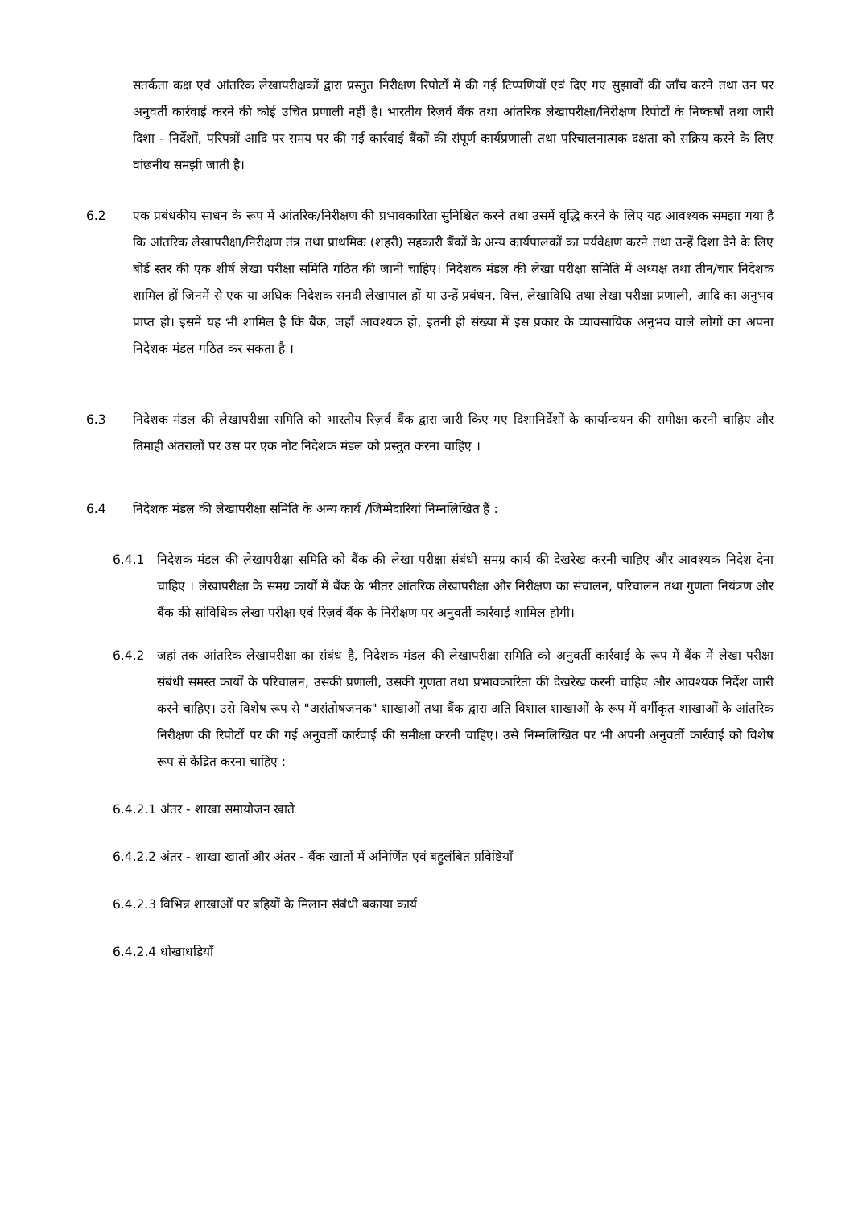सतर्कता कक्ष एवं आंतरिक लेखापरीक्षकों द्वारा प्रस्तुत निरीक्षण रिपोर्टों में की गई टिप्पणियों एवं दिए गए सुझावों की जाँच करने तथा उन पर अनुवर्ती कार्रवाई करने की कोई उचित प्रणाली नहीं है। भारतीय रिज़र्व बैंक तथा आंतरिक लेखापरीक्षा/निरीक्षण रिपोर्टों के निष्कर्षों तथा जारी दिशा - निर्देशों, परिपत्रों आदि पर समय पर की गई कार्रवाई बैंकों की संपूर्ण कार्यप्रणाली तथा परिचालनात्मक दक्षता को सक्रिय करने के लिए वांछनीय समझी जाती है।
6.2 एक प्रबंधकीय साधन के रूप में आंतरिक/निरीक्षण की प्रभावकारिता सुनिश्चित करने तथा उसमें वृद्धि करने के लिए यह आवश्यक समझा गया है कि आंतरिक लेखापरीक्षा/निरीक्षण तंत्र तथा प्राथमिक (शहरी) सहकारी बैंकों के अन्य कार्यपालकों का पर्यवेक्षण करने तथा उन्हें दिशा देने के लिए बोर्ड स्तर की एक शीर्ष लेखा परीक्षा समिति गठित की जानी चाहिए। निदेशक मंडल की लेखा परीक्षा समिति में अध्यक्ष तथा तीन/चार निदेशक शामिल हों जिनमें से एक या अधिक निदेशक सनदी लेखापाल हों या उन्हें प्रबंधन, वित्त, लेखाविधि तथा लेखा परीक्षा प्रणाली, आदि का अनुभव प्राप्त हो। इसमें यह भी शामिल है कि बैंक, जहाँ आवश्यक हो, इतनी ही संख्या में इस प्रकार के व्यावसायिक अनुभव वाले लोगों का अपना निदेशक मंडल गठित कर सकता है ।
6.3 निदेशक मंडल की लेखापरीक्षा समिति को भारतीय रिज़र्व बैंक द्वारा जारी किए गए दिशानिर्देशों के कार्यान्वयन की समीक्षा करनी चाहिए और तिमाही अंतरालों पर उस पर एक नोट निदेशक मंडल को प्रस्तुत करना चाहिए ।
6.4 निदेशक मंडल की लेखापरीक्षा समिति के अन्य कार्य /जिम्मेदारियां निम्नलिखित हैं :
6.4.1 निदेशक मंडल की लेखापरीक्षा समिति को बैंक की लेखा परीक्षा संबंधी समग्र कार्य की देखरेख करनी चाहिए और आवश्यक निदेश देना चाहिए । लेखापरीक्षा के समग्र कार्यों में बैंक के भीतर आंतरिक लेखापरीक्षा और निरीक्षण का संचालन, परिचालन तथा गुणता नियंत्रण और बैंक की सांविधिक लेखा परीक्षा एवं रिज़र्व बैंक के निरीक्षण पर अनुवर्ती कार्रवाई शामिल होगी।
6.4.2 जहां तक आंतरिक लेखापरीक्षा का संबंध है, निदेशक मंडल की लेखापरीक्षा समिति को अनुवर्ती कार्रवाई के रूप में बैंक में लेखा परीक्षा संबंधी समस्त कार्यों के परिचालन, उसकी प्रणाली, उसकी गुणता तथा प्रभावकारिता की देखरेख करनी चाहिए और आवश्यक निर्देश जारी करने चाहिए। उसे विशेष रूप से "असंतोषजनक" शाखाओं तथा बैंक द्वारा अति विशाल शाखाओं के रूप में वर्गीकृत शाखाओं के आंतरिक निरीक्षण की रिपोर्टों पर की गई अनुवर्ती कार्रवाई की समीक्षा करनी चाहिए। उसे निम्नलिखित पर भी अपनी अनुवर्ती कार्रवाई को विशेष रूप से केंद्रित करना चाहिए :
6.4.2.1 अंतर - शाखा समायोजन खाते
6.4.2.2 अंतर - शाखा खातों और अंतर - बैंक खातों में अनिर्णित एवं बहुलंबित प्रविष्टियाँ
6.4.2.3 विभिन्न शाखाओं पर बहियों के मिलान संबंधी बकाया कार्य
6.4.2.4 धोखाधड़ियाँ